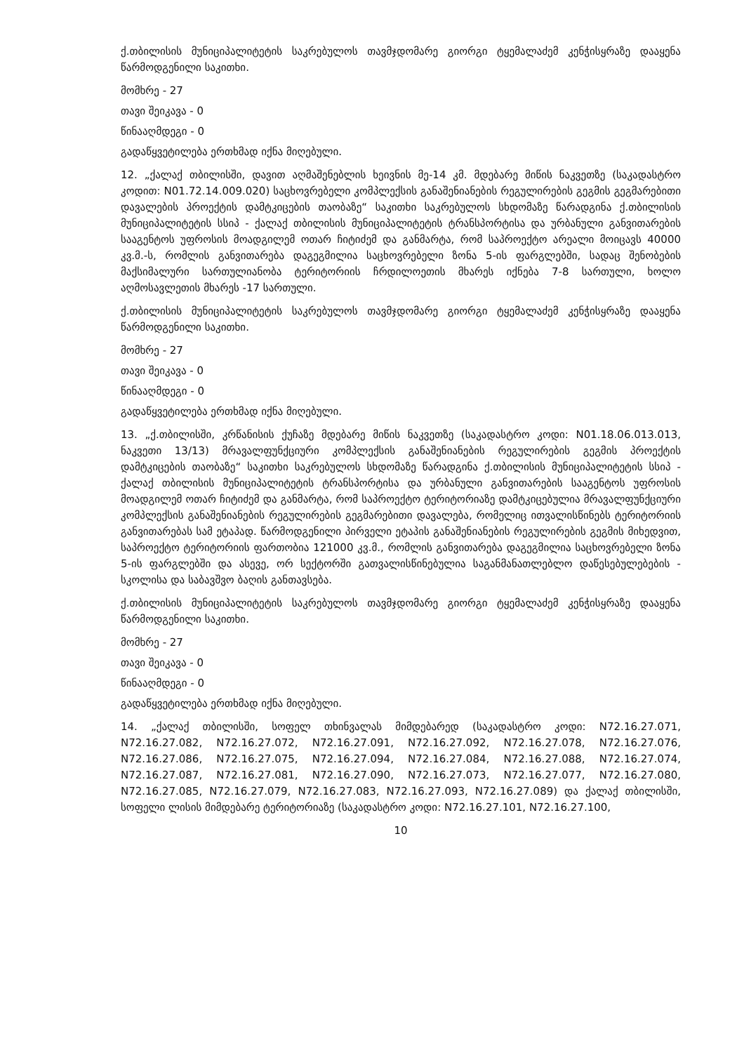ქ.თბილისის მუნიციპალიტეტის საკრებულოს თავმჯდომარე გიორგი ტყემალაძემ კენჭისყრაზე დააყენა წარმოდგენილი საკითხი.
მომხრე - 27
თავი შეიკავა - 0
წინააღმდეგი - 0
გადაწყვეტილება ერთხმად იქნა მიღებული.
12. „ქალაქ თბილისში, დავით აღმაშენებლის ხეივნის მე-14 კმ. მდებარე მიწის ნაკვეთზე (საკადასტრო კოდით: N01.72.14.009.020) საცხოვრებელი კომპლექსის განაშენიანების რეგულირების გეგმის გეგმარებითი დავალების პროექტის დამტკიცების თაობაზე“ საკითხი საკრებულოს სხდომაზე წარადგინა ქ.თბილისის მუნიციპალიტეტის სსიპ - ქალაქ თბილისის მუნიციპალიტეტის ტრანსპორტისა და ურბანული განვითარების სააგენტოს უფროსის მოადგილემ ოთარ ჩიტიძემ და განმარტა, რომ საპროექტო არეალი მოიცავს 40000 კვ.მ.-ს, რომლის განვითარება დაგეგმილია საცხოვრებელი ზონა 5-ის ფარგლებში, სადაც შენობების მაქსიმალური სართულიანობა ტერიტორიის ჩრდილოეთის მხარეს იქნება 7-8 სართული, ხოლო აღმოსავლეთის მხარეს -17 სართული.
ქ.თბილისის მუნიციპალიტეტის საკრებულოს თავმჯდომარე გიორგი ტყემალაძემ კენჭისყრაზე დააყენა წარმოდგენილი საკითხი.
მომხრე - 27
თავი შეიკავა - 0
წინააღმდეგი - 0
გადაწყვეტილება ერთხმად იქნა მიღებული.
13. „ქ.თბილისში, კრწანისის ქუჩაზე მდებარე მიწის ნაკვეთზე (საკადასტრო კოდი: N01.18.06.013.013, ნაკვეთი 13/13) მრავალფუნქციური კომპლექსის განაშენიანების რეგულირების გეგმის პროექტის დამტკიცების თაობაზე“ საკითხი საკრებულოს სხდომაზე წარადგინა ქ.თბილისის მუნიციპალიტეტის სსიპ - ქალაქ თბილისის მუნიციპალიტეტის ტრანსპორტისა და ურბანული განვითარების სააგენტოს უფროსის მოადგილემ ოთარ ჩიტიძემ და განმარტა, რომ საპროექტო ტერიტორიაზე დამტკიცებულია მრავალფუნქციური კომპლექსის განაშენიანების რეგულირების გეგმარებითი დავალება, რომელიც ითვალისწინებს ტერიტორიის განვითარებას სამ ეტაპად. წარმოდგენილი პირველი ეტაპის განაშენიანების რეგულირების გეგმის მიხედვით, საპროექტო ტერიტორიის ფართობია 121000 კვ.მ., რომლის განვითარება დაგეგმილია საცხოვრებელი ზონა 5-ის ფარგლებში და ასევე, ორ სექტორში გათვალისწინებულია საგანმანათლებლო დაწესებულებების - სკოლისა და საბავშვო ბაღის განთავსება.
ქ.თბილისის მუნიციპალიტეტის საკრებულოს თავმჯდომარე გიორგი ტყემალაძემ კენჭისყრაზე დააყენა წარმოდგენილი საკითხი.
მომხრე - 27
თავი შეიკავა - 0
წინააღმდეგი - 0
გადაწყვეტილება ერთხმად იქნა მიღებული.
14. „ქალაქ თბილისში, სოფელ თხინვალას მიმდებარედ (საკადასტრო კოდი: N72.16.27.071, N72.16.27.082, N72.16.27.072, N72.16.27.091, N72.16.27.092, N72.16.27.078, N72.16.27.076, N72.16.27.086, N72.16.27.075, N72.16.27.094, N72.16.27.084, N72.16.27.088, N72.16.27.074, N72.16.27.087, N72.16.27.081, N72.16.27.090, N72.16.27.073, N72.16.27.077, N72.16.27.080, N72.16.27.085, N72.16.27.079, N72.16.27.083, N72.16.27.093, N72.16.27.089) და ქალაქ თბილისში, სოფელი ლისის მიმდებარე ტერიტორიაზე (საკადასტრო კოდი: N72.16.27.101, N72.16.27.100,
10